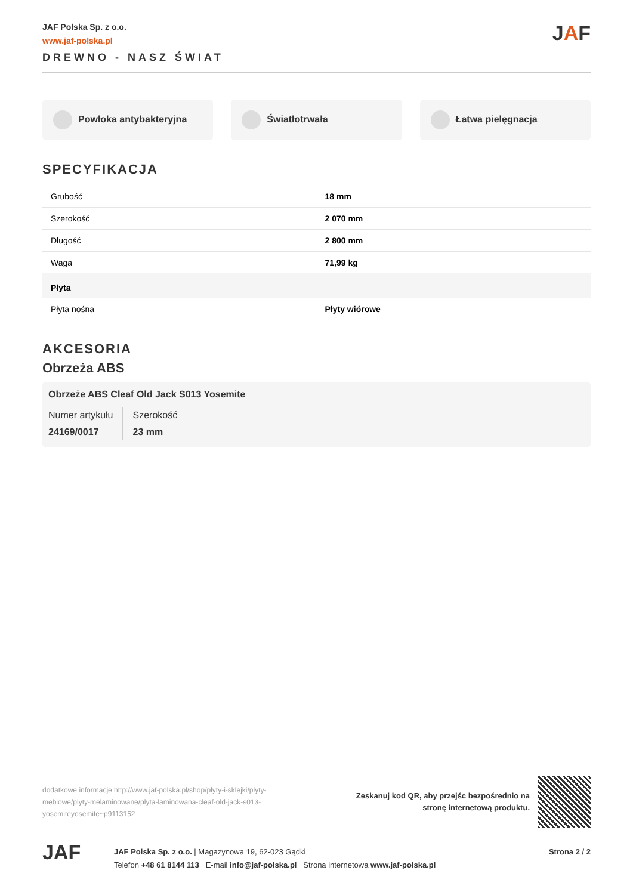JAF Polska Sp. z o.o.
www.jaf-polska.pl
DREWNO - NASZ ŚWIAT
JAF
Powłoka antybakteryjna Światłotrwała Łatwa pielęgnacja
SPECYFIKACJA
| Grubość | 18 mm |
| Szerokość | 2 070 mm |
| Długość | 2 800 mm |
| Waga | 71,99 kg |
| Płyta | |
| Płyta nośna | Płyty wiórowe |
AKCESORIA
Obrzeża ABS
Obrzeże ABS Cleaf Old Jack S013 Yosemite
Numer artykułu
24169/0017
Szerokość
23 mm
dodatkowe informacje http://www.jaf-polska.pl/shop/plyty-i-sklejki/plyty-meblowe/plyty-melaminowane/plyta-laminowana-cleaf-old-jack-s013-yosemiteyosemite~p9113152
Zeskanuj kod QR, aby przejśc bezpośrednio na
stronę internetową produktu.
JAF
JAF Polska Sp. z o.o. | Magazynowa 19, 62-023 Gądki
Telefon +48 61 8144 113 E-mail info@jaf-polska.pl Strona internetowa www.jaf-polska.pl
Strona 2 / 2